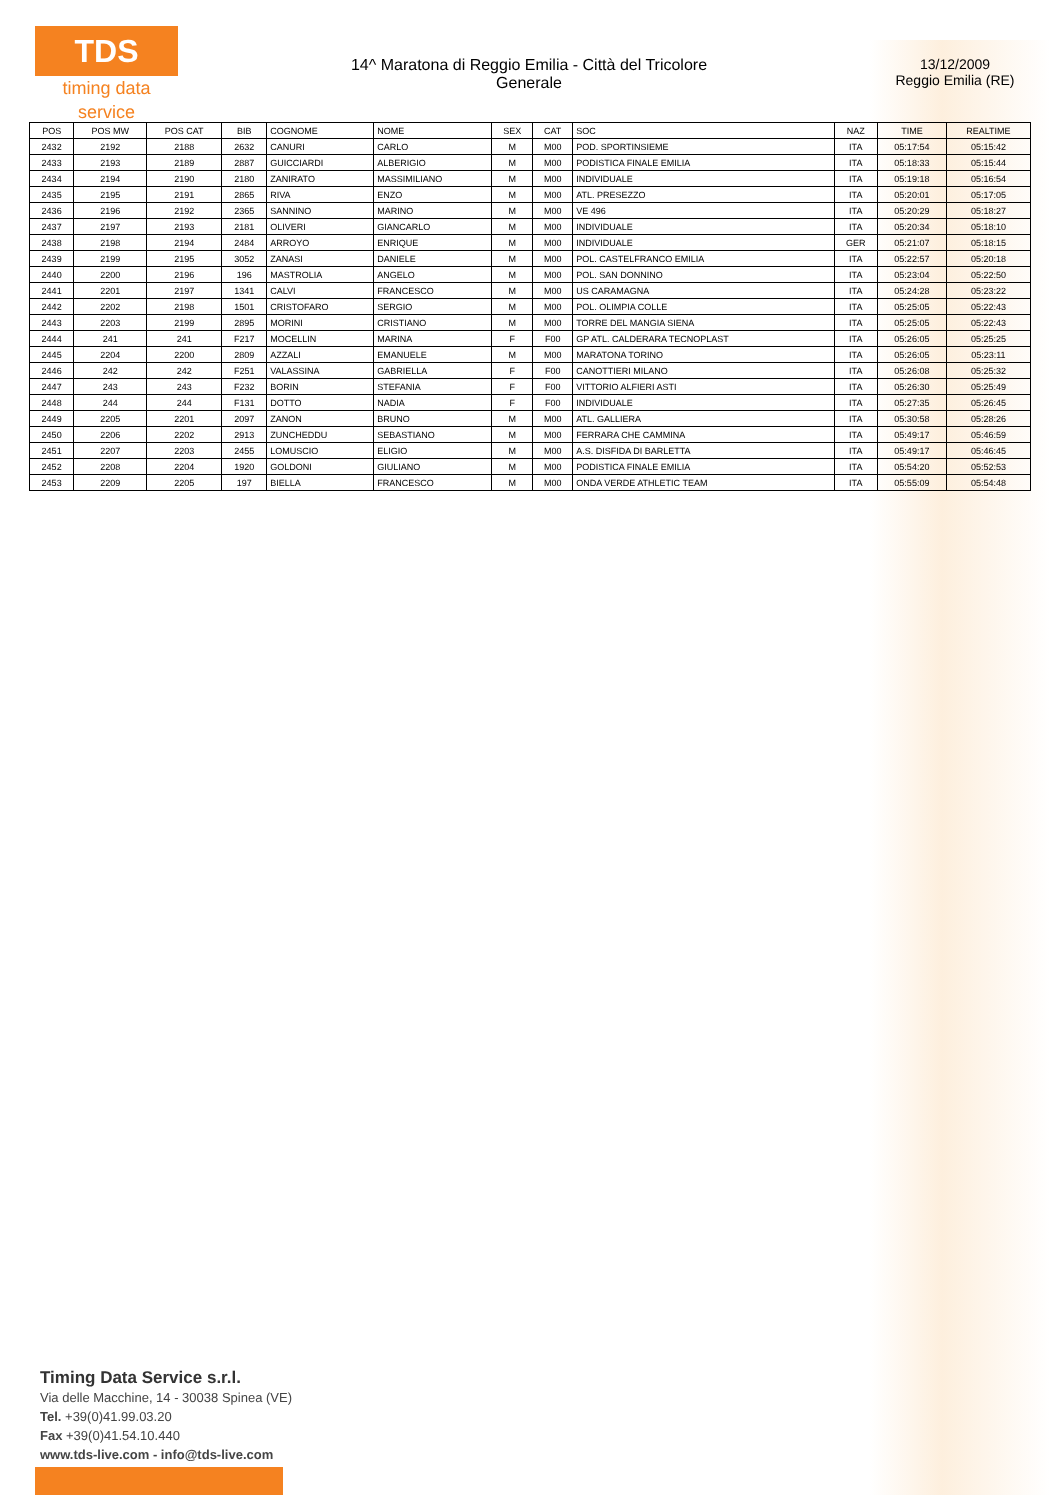TDS
timing data service
14^ Maratona di Reggio Emilia - Città del Tricolore
Generale
13/12/2009
Reggio Emilia (RE)
| POS | POS MW | POS CAT | BIB | COGNOME | NOME | SEX | CAT | SOC | NAZ | TIME | REALTIME |
| --- | --- | --- | --- | --- | --- | --- | --- | --- | --- | --- | --- |
| 2432 | 2192 | 2188 | 2632 | CANURI | CARLO | M | M00 | POD. SPORTINSIEME | ITA | 05:17:54 | 05:15:42 |
| 2433 | 2193 | 2189 | 2887 | GUICCIARDI | ALBERIGIO | M | M00 | PODISTICA FINALE EMILIA | ITA | 05:18:33 | 05:15:44 |
| 2434 | 2194 | 2190 | 2180 | ZANIRATO | MASSIMILIANO | M | M00 | INDIVIDUALE | ITA | 05:19:18 | 05:16:54 |
| 2435 | 2195 | 2191 | 2865 | RIVA | ENZO | M | M00 | ATL. PRESEZZO | ITA | 05:20:01 | 05:17:05 |
| 2436 | 2196 | 2192 | 2365 | SANNINO | MARINO | M | M00 | VE 496 | ITA | 05:20:29 | 05:18:27 |
| 2437 | 2197 | 2193 | 2181 | OLIVERI | GIANCARLO | M | M00 | INDIVIDUALE | ITA | 05:20:34 | 05:18:10 |
| 2438 | 2198 | 2194 | 2484 | ARROYO | ENRIQUE | M | M00 | INDIVIDUALE | GER | 05:21:07 | 05:18:15 |
| 2439 | 2199 | 2195 | 3052 | ZANASI | DANIELE | M | M00 | POL. CASTELFRANCO EMILIA | ITA | 05:22:57 | 05:20:18 |
| 2440 | 2200 | 2196 | 196 | MASTROLIA | ANGELO | M | M00 | POL. SAN DONNINO | ITA | 05:23:04 | 05:22:50 |
| 2441 | 2201 | 2197 | 1341 | CALVI | FRANCESCO | M | M00 | US CARAMAGNA | ITA | 05:24:28 | 05:23:22 |
| 2442 | 2202 | 2198 | 1501 | CRISTOFARO | SERGIO | M | M00 | POL. OLIMPIA COLLE | ITA | 05:25:05 | 05:22:43 |
| 2443 | 2203 | 2199 | 2895 | MORINI | CRISTIANO | M | M00 | TORRE DEL MANGIA SIENA | ITA | 05:25:05 | 05:22:43 |
| 2444 | 241 | 241 | F217 | MOCELLIN | MARINA | F | F00 | GP ATL. CALDERARA TECNOPLAST | ITA | 05:26:05 | 05:25:25 |
| 2445 | 2204 | 2200 | 2809 | AZZALI | EMANUELE | M | M00 | MARATONA TORINO | ITA | 05:26:05 | 05:23:11 |
| 2446 | 242 | 242 | F251 | VALASSINA | GABRIELLA | F | F00 | CANOTTIERI MILANO | ITA | 05:26:08 | 05:25:32 |
| 2447 | 243 | 243 | F232 | BORIN | STEFANIA | F | F00 | VITTORIO ALFIERI ASTI | ITA | 05:26:30 | 05:25:49 |
| 2448 | 244 | 244 | F131 | DOTTO | NADIA | F | F00 | INDIVIDUALE | ITA | 05:27:35 | 05:26:45 |
| 2449 | 2205 | 2201 | 2097 | ZANON | BRUNO | M | M00 | ATL. GALLIERA | ITA | 05:30:58 | 05:28:26 |
| 2450 | 2206 | 2202 | 2913 | ZUNCHEDDU | SEBASTIANO | M | M00 | FERRARA CHE CAMMINA | ITA | 05:49:17 | 05:46:59 |
| 2451 | 2207 | 2203 | 2455 | LOMUSCIO | ELIGIO | M | M00 | A.S. DISFIDA DI BARLETTA | ITA | 05:49:17 | 05:46:45 |
| 2452 | 2208 | 2204 | 1920 | GOLDONI | GIULIANO | M | M00 | PODISTICA FINALE EMILIA | ITA | 05:54:20 | 05:52:53 |
| 2453 | 2209 | 2205 | 197 | BIELLA | FRANCESCO | M | M00 | ONDA VERDE ATHLETIC TEAM | ITA | 05:55:09 | 05:54:48 |
Timing Data Service s.r.l.
Via delle Macchine, 14 - 30038 Spinea (VE)
Tel. +39(0)41.99.03.20
Fax +39(0)41.54.10.440
www.tds-live.com - info@tds-live.com